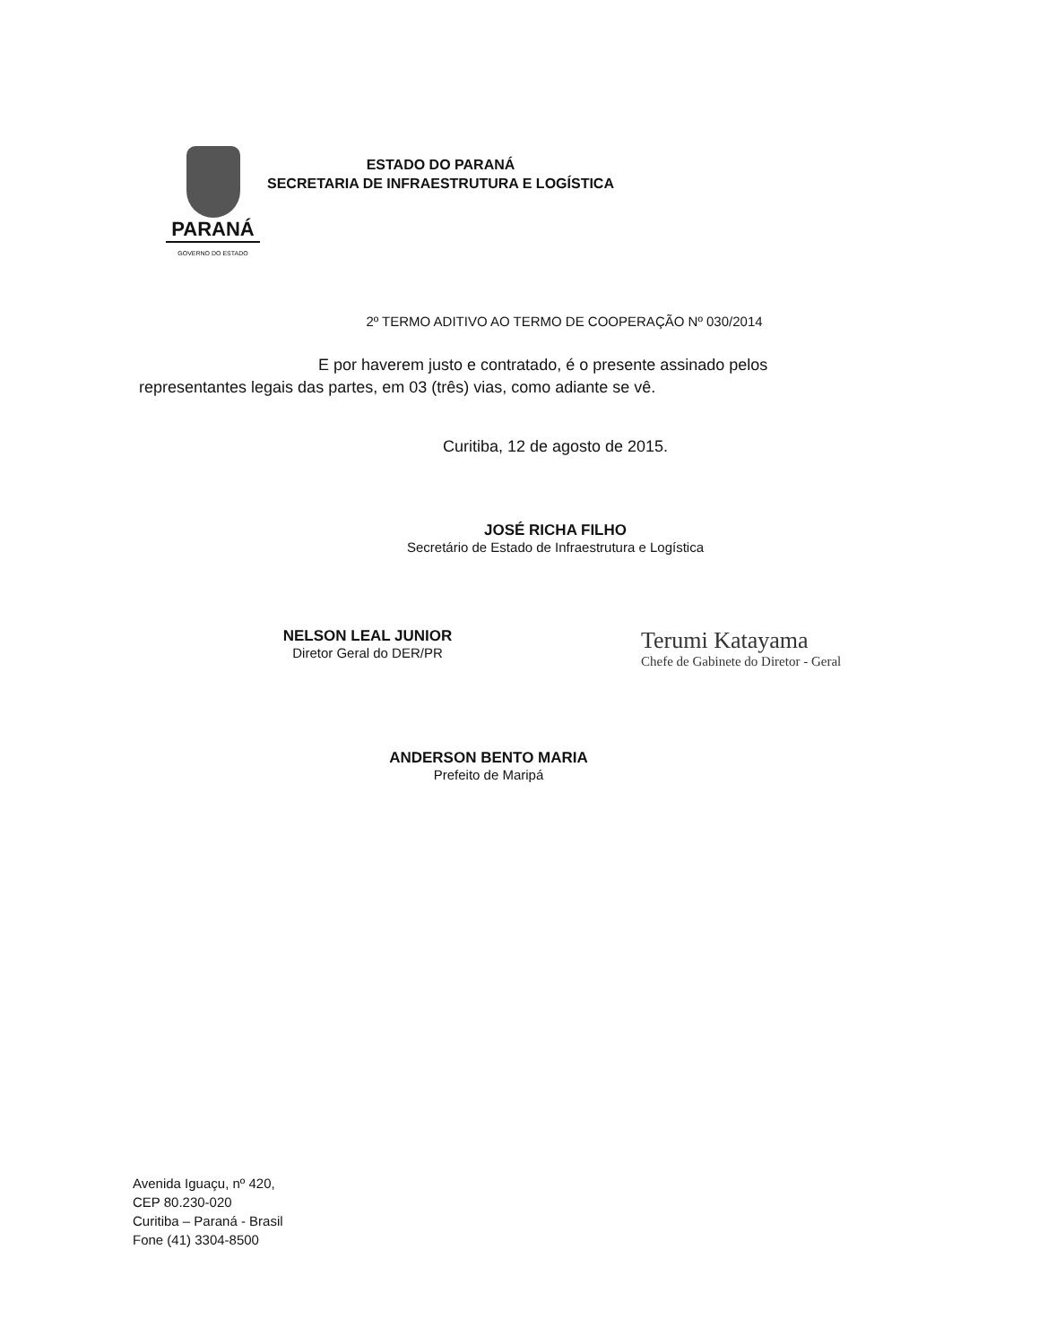PARANÁ
GOVERNO DO ESTADO
ESTADO DO PARANÁ
SECRETARIA DE INFRAESTRUTURA E LOGÍSTICA
2º TERMO ADITIVO AO TERMO DE COOPERAÇÃO Nº 030/2014
E por haverem justo e contratado, é o presente assinado pelos
representantes legais das partes, em 03 (três) vias, como adiante se vê.
Curitiba, 12 de agosto de 2015.
JOSÉ RICHA FILHO
Secretário de Estado de Infraestrutura e Logística
NELSON LEAL JUNIOR
Diretor Geral do DER/PR
Terumi Katayama
Chefe de Gabinete do Diretor - Geral
ANDERSON BENTO MARIA
Prefeito de Maripá
Avenida Iguaçu, nº 420,
CEP 80.230-020
Curitiba – Paraná - Brasil
Fone (41) 3304-8500